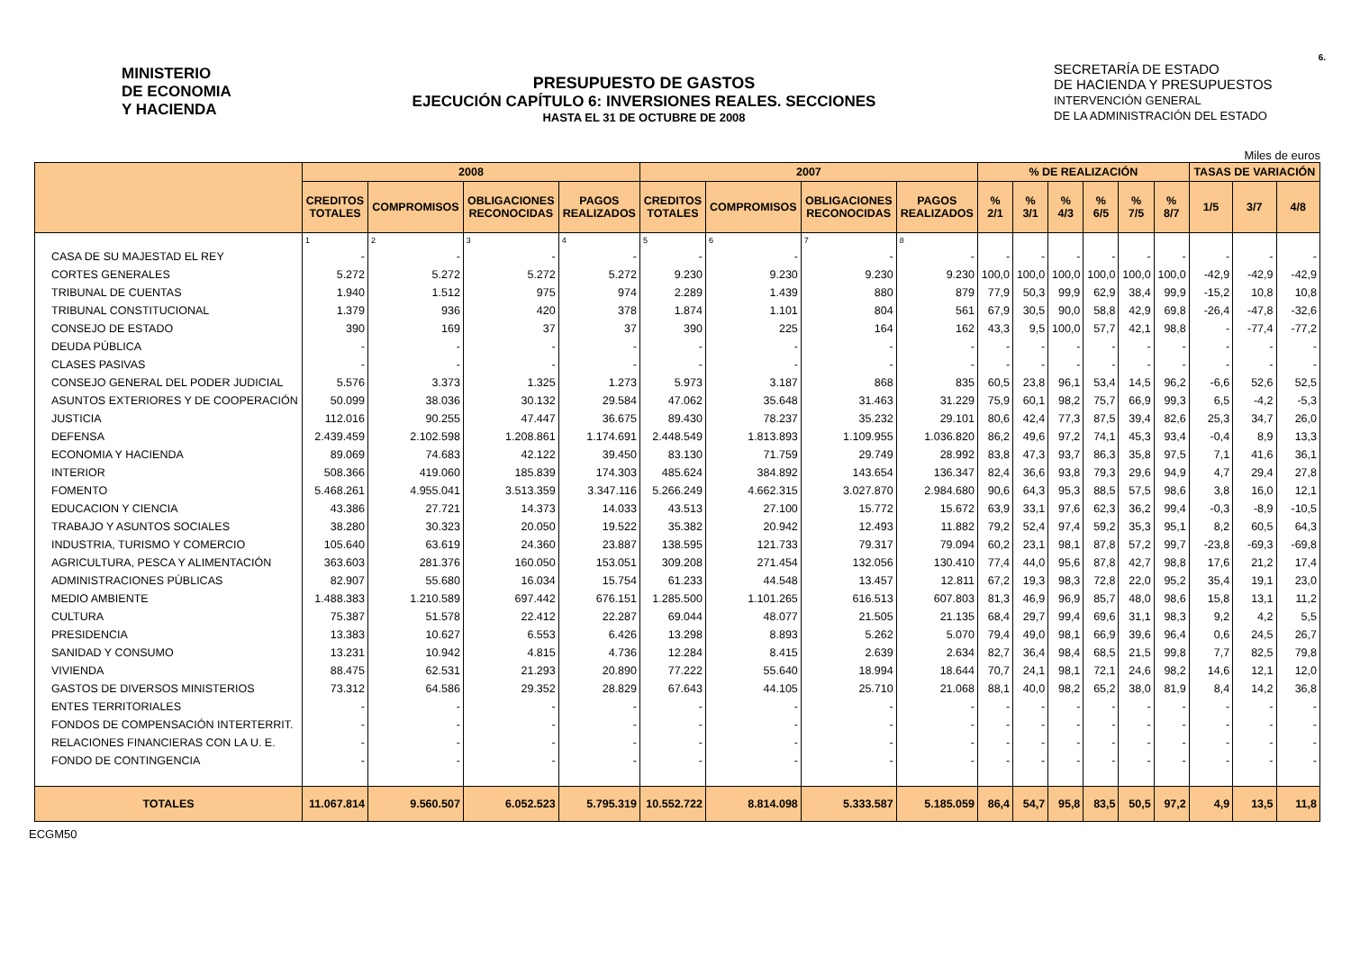MINISTERIO
DE ECONOMIA
Y HACIENDA
PRESUPUESTO DE GASTOS
EJECUCIÓN CAPÍTULO 6: INVERSIONES REALES. SECCIONES
HASTA EL 31 DE OCTUBRE DE 2008
SECRETARÍA DE ESTADO
DE HACIENDA Y PRESUPUESTOS
INTERVENCIÓN GENERAL
DE LA ADMINISTRACIÓN DEL ESTADO
6.
Miles de euros
| | 2008 | | | | 2007 | | | | % DE REALIZACIÓN | | | | | | TASAS DE VARIACIÓN | | |
| --- | --- | --- | --- | --- | --- | --- | --- | --- | --- | --- | --- | --- | --- | --- | --- | --- | --- |
| | CREDITOS TOTALES | COMPROMISOS | OBLIGACIONES RECONOCIDAS | PAGOS REALIZADOS | CREDITOS TOTALES | COMPROMISOS | OBLIGACIONES RECONOCIDAS | PAGOS REALIZADOS | % 2/1 | % 3/1 | % 4/3 | % 6/5 | % 7/5 | % 8/7 | 1/5 | 3/7 | 4/8 |
| | 1 | 2 | 3 | 4 | 5 | 6 | 7 | 8 | | | | | | | | | |
| CASA DE SU MAJESTAD EL REY | - | - | - | - | - | - | - | - | - | - | - | - | - | - | - | - | - |
| CORTES GENERALES | 5.272 | 5.272 | 5.272 | 5.272 | 9.230 | 9.230 | 9.230 | 9.230 | 100,0 | 100,0 | 100,0 | 100,0 | 100,0 | 100,0 | -42,9 | -42,9 | -42,9 |
| TRIBUNAL DE CUENTAS | 1.940 | 1.512 | 975 | 974 | 2.289 | 1.439 | 880 | 879 | 77,9 | 50,3 | 99,9 | 62,9 | 38,4 | 99,9 | -15,2 | 10,8 | 10,8 |
| TRIBUNAL CONSTITUCIONAL | 1.379 | 936 | 420 | 378 | 1.874 | 1.101 | 804 | 561 | 67,9 | 30,5 | 90,0 | 58,8 | 42,9 | 69,8 | -26,4 | -47,8 | -32,6 |
| CONSEJO DE ESTADO | 390 | 169 | 37 | 37 | 390 | 225 | 164 | 162 | 43,3 | 9,5 | 100,0 | 57,7 | 42,1 | 98,8 | - | -77,4 | -77,2 |
| DEUDA PÚBLICA | - | - | - | - | - | - | - | - | - | - | - | - | - | - | - | - | - |
| CLASES PASIVAS | - | - | - | - | - | - | - | - | - | - | - | - | - | - | - | - | - |
| CONSEJO GENERAL DEL PODER JUDICIAL | 5.576 | 3.373 | 1.325 | 1.273 | 5.973 | 3.187 | 868 | 835 | 60,5 | 23,8 | 96,1 | 53,4 | 14,5 | 96,2 | -6,6 | 52,6 | 52,5 |
| ASUNTOS EXTERIORES Y DE COOPERACIÓN | 50.099 | 38.036 | 30.132 | 29.584 | 47.062 | 35.648 | 31.463 | 31.229 | 75,9 | 60,1 | 98,2 | 75,7 | 66,9 | 99,3 | 6,5 | -4,2 | -5,3 |
| JUSTICIA | 112.016 | 90.255 | 47.447 | 36.675 | 89.430 | 78.237 | 35.232 | 29.101 | 80,6 | 42,4 | 77,3 | 87,5 | 39,4 | 82,6 | 25,3 | 34,7 | 26,0 |
| DEFENSA | 2.439.459 | 2.102.598 | 1.208.861 | 1.174.691 | 2.448.549 | 1.813.893 | 1.109.955 | 1.036.820 | 86,2 | 49,6 | 97,2 | 74,1 | 45,3 | 93,4 | -0,4 | 8,9 | 13,3 |
| ECONOMIA Y HACIENDA | 89.069 | 74.683 | 42.122 | 39.450 | 83.130 | 71.759 | 29.749 | 28.992 | 83,8 | 47,3 | 93,7 | 86,3 | 35,8 | 97,5 | 7,1 | 41,6 | 36,1 |
| INTERIOR | 508.366 | 419.060 | 185.839 | 174.303 | 485.624 | 384.892 | 143.654 | 136.347 | 82,4 | 36,6 | 93,8 | 79,3 | 29,6 | 94,9 | 4,7 | 29,4 | 27,8 |
| FOMENTO | 5.468.261 | 4.955.041 | 3.513.359 | 3.347.116 | 5.266.249 | 4.662.315 | 3.027.870 | 2.984.680 | 90,6 | 64,3 | 95,3 | 88,5 | 57,5 | 98,6 | 3,8 | 16,0 | 12,1 |
| EDUCACION Y CIENCIA | 43.386 | 27.721 | 14.373 | 14.033 | 43.513 | 27.100 | 15.772 | 15.672 | 63,9 | 33,1 | 97,6 | 62,3 | 36,2 | 99,4 | -0,3 | -8,9 | -10,5 |
| TRABAJO Y ASUNTOS SOCIALES | 38.280 | 30.323 | 20.050 | 19.522 | 35.382 | 20.942 | 12.493 | 11.882 | 79,2 | 52,4 | 97,4 | 59,2 | 35,3 | 95,1 | 8,2 | 60,5 | 64,3 |
| INDUSTRIA, TURISMO Y COMERCIO | 105.640 | 63.619 | 24.360 | 23.887 | 138.595 | 121.733 | 79.317 | 79.094 | 60,2 | 23,1 | 98,1 | 87,8 | 57,2 | 99,7 | -23,8 | -69,3 | -69,8 |
| AGRICULTURA, PESCA Y ALIMENTACIÓN | 363.603 | 281.376 | 160.050 | 153.051 | 309.208 | 271.454 | 132.056 | 130.410 | 77,4 | 44,0 | 95,6 | 87,8 | 42,7 | 98,8 | 17,6 | 21,2 | 17,4 |
| ADMINISTRACIONES PÚBLICAS | 82.907 | 55.680 | 16.034 | 15.754 | 61.233 | 44.548 | 13.457 | 12.811 | 67,2 | 19,3 | 98,3 | 72,8 | 22,0 | 95,2 | 35,4 | 19,1 | 23,0 |
| MEDIO AMBIENTE | 1.488.383 | 1.210.589 | 697.442 | 676.151 | 1.285.500 | 1.101.265 | 616.513 | 607.803 | 81,3 | 46,9 | 96,9 | 85,7 | 48,0 | 98,6 | 15,8 | 13,1 | 11,2 |
| CULTURA | 75.387 | 51.578 | 22.412 | 22.287 | 69.044 | 48.077 | 21.505 | 21.135 | 68,4 | 29,7 | 99,4 | 69,6 | 31,1 | 98,3 | 9,2 | 4,2 | 5,5 |
| PRESIDENCIA | 13.383 | 10.627 | 6.553 | 6.426 | 13.298 | 8.893 | 5.262 | 5.070 | 79,4 | 49,0 | 98,1 | 66,9 | 39,6 | 96,4 | 0,6 | 24,5 | 26,7 |
| SANIDAD Y CONSUMO | 13.231 | 10.942 | 4.815 | 4.736 | 12.284 | 8.415 | 2.639 | 2.634 | 82,7 | 36,4 | 98,4 | 68,5 | 21,5 | 99,8 | 7,7 | 82,5 | 79,8 |
| VIVIENDA | 88.475 | 62.531 | 21.293 | 20.890 | 77.222 | 55.640 | 18.994 | 18.644 | 70,7 | 24,1 | 98,1 | 72,1 | 24,6 | 98,2 | 14,6 | 12,1 | 12,0 |
| GASTOS DE DIVERSOS MINISTERIOS | 73.312 | 64.586 | 29.352 | 28.829 | 67.643 | 44.105 | 25.710 | 21.068 | 88,1 | 40,0 | 98,2 | 65,2 | 38,0 | 81,9 | 8,4 | 14,2 | 36,8 |
| ENTES TERRITORIALES | - | - | - | - | - | - | - | - | - | - | - | - | - | - | - | - | - |
| FONDOS DE COMPENSACIÓN INTERTERRIT. | - | - | - | - | - | - | - | - | - | - | - | - | - | - | - | - | - |
| RELACIONES FINANCIERAS CON LA U. E. | - | - | - | - | - | - | - | - | - | - | - | - | - | - | - | - | - |
| FONDO DE CONTINGENCIA | - | - | - | - | - | - | - | - | - | - | - | - | - | - | - | - | - |
| TOTALES | 11.067.814 | 9.560.507 | 6.052.523 | 5.795.319 | 10.552.722 | 8.814.098 | 5.333.587 | 5.185.059 | 86,4 | 54,7 | 95,8 | 83,5 | 50,5 | 97,2 | 4,9 | 13,5 | 11,8 |
ECGM50